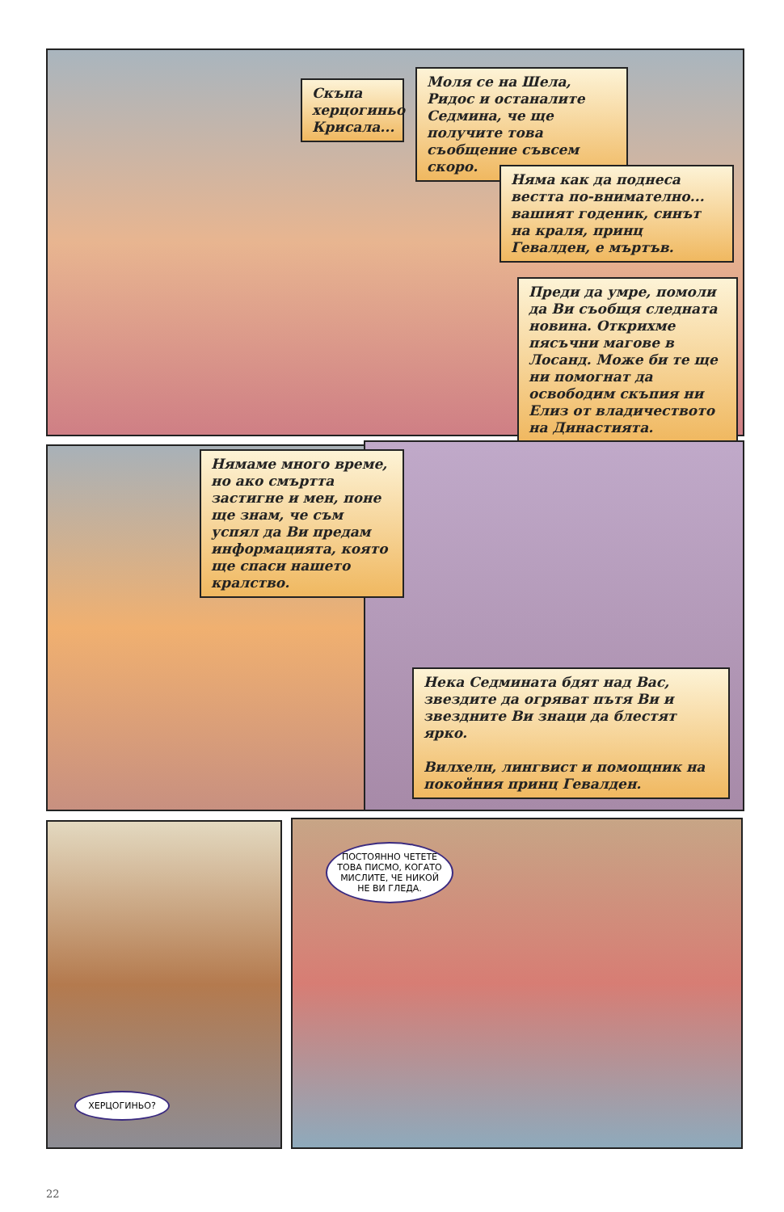Скъпа херцогиньо Крисала...
Моля се на Шела, Ридос и останалите Седмина, че ще получите това съобщение съвсем скоро.
Няма как да поднеса вестта по-внимателно... вашият годеник, синът на краля, принц Гевалден, е мъртъв.
Преди да умре, помоли да Ви съобщя следната новина. Открихме пясъчни магове в Лосанд. Може би те ще ни помогнат да освободим скъпия ни Елиз от владичеството на Династията.
Нямаме много време, но ако смъртта застигне и мен, поне ще знам, че съм успял да Ви предам информацията, която ще спаси нашето кралство.
Нека Седмината бдят над Вас, звездите да огряват пътя Ви и звездните Ви знаци да блестят ярко.
Вилхелн, лингвист и помощник на покойния принц Гевалден.
ПОСТОЯННО ЧЕТЕТЕ ТОВА ПИСМО, КОГАТО МИСЛИТЕ, ЧЕ НИКОЙ НЕ ВИ ГЛЕДА.
ХЕРЦОГИНЬО?
22